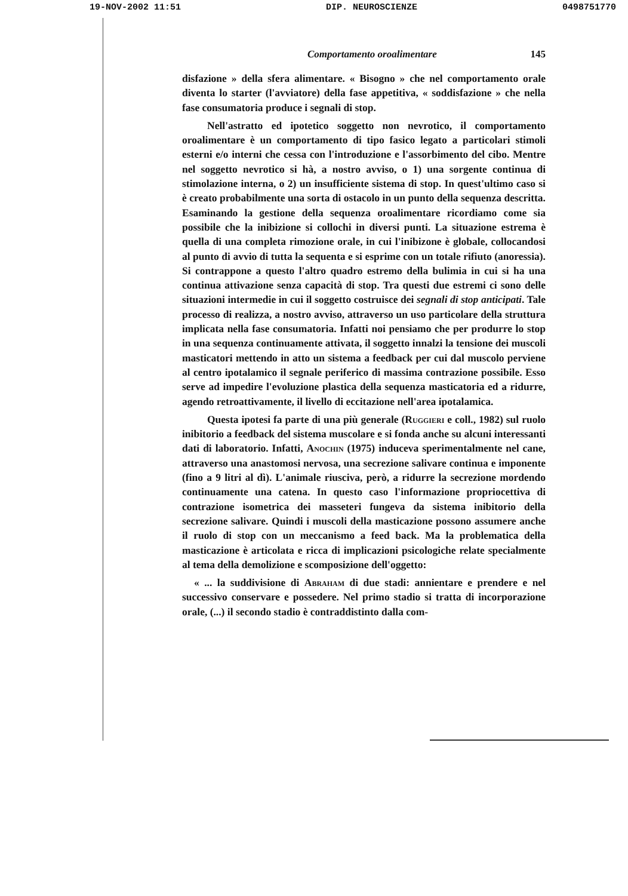19-NOV-2002 11:51 DIP. NEUROSCIENZE 0498751770
Comportamento orοalimentare 145
disfazione » della sfera alimentare. « Bisogno » che nel comportamento orale diventa lo starter (l'avviatore) della fase appetitiva, « soddisfazione » che nella fase consumatoria produce i segnali di stop.
Nell'astratto ed ipotetico soggetto non nevrotico, il comportamento oroalimentare è un comportamento di tipo fasico legato a particolari stimoli esterni e/o interni che cessa con l'introduzione e l'assorbimento del cibo. Mentre nel soggetto nevrotico si hà, a nostro avviso, o 1) una sorgente continua di stimolazione interna, o 2) un insufficiente sistema di stop. In quest'ultimo caso si è creato probabilmente una sorta di ostacolo in un punto della sequenza descritta. Esaminando la gestione della sequenza oroalimentare ricordiamo come sia possibile che la inibizione si collochi in diversi punti. La situazione estrema è quella di una completa rimozione orale, in cui l'inibizone è globale, collocandosi al punto di avvio di tutta la sequenta e si esprime con un totale rifiuto (anoressia). Si contrappone a questo l'altro quadro estremo della bulimia in cui si ha una continua attivazione senza capacità di stop. Tra questi due estremi ci sono delle situazioni intermedie in cui il soggetto costruisce dei segnali di stop anticipati. Tale processo di realizza, a nostro avviso, attraverso un uso particolare della struttura implicata nella fase consumatoria. Infatti noi pensiamo che per produrre lo stop in una sequenza continuamente attivata, il soggetto innalzi la tensione dei muscoli masticatori mettendo in atto un sistema a feedback per cui dal muscolo perviene al centro ipotalamico il segnale periferico di massima contrazione possibile. Esso serve ad impedire l'evoluzione plastica della sequenza masticatoria ed a ridurre, agendo retroattivamente, il livello di eccitazione nell'area ipotalamica.
Questa ipotesi fa parte di una più generale (Ruggieri e coll., 1982) sul ruolo inibitorio a feedback del sistema muscolare e si fonda anche su alcuni interessanti dati di laboratorio. Infatti, Anochin (1975) induceva sperimentalmente nel cane, attraverso una anastomosi nervosa, una secrezione salivare continua e imponente (fino a 9 litri al dì). L'animale riusciva, però, a ridurre la secrezione mordendo continuamente una catena. In questo caso l'informazione propriocettiva di contrazione isometrica dei masseteri fungeva da sistema inibitorio della secrezione salivare. Quindi i muscoli della masticazione possono assumere anche il ruolo di stop con un meccanismo a feed back. Ma la problematica della masticazione è articolata e ricca di implicazioni psicologiche relate specialmente al tema della demolizione e scomposizione dell'oggetto:
« ... la suddivisione di Abraham di due stadi: annientare e prendere e nel successivo conservare e possedere. Nel primo stadio si tratta di incorporazione orale, (...) il secondo stadio è contraddistinto dalla com-